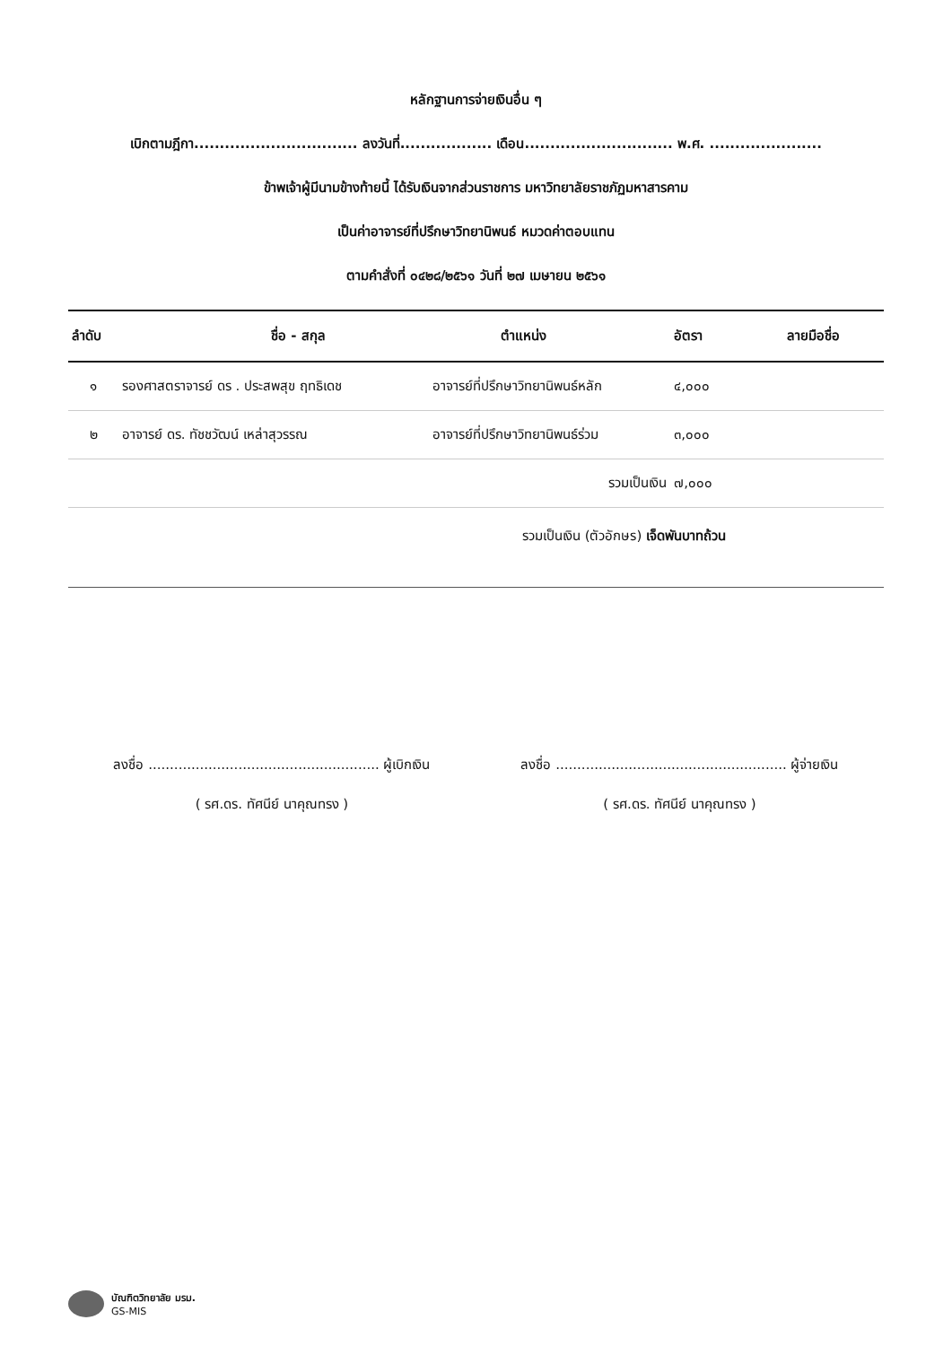หลักฐานการจ่ายเงินอื่น ๆ
เบิกตามฎีกา................................ ลงวันที่.................. เดือน............................. พ.ศ. ......................
ข้าพเจ้าผู้มีนามข้างท้ายนี้ ได้รับเงินจากส่วนราชการ มหาวิทยาลัยราชภัฏมหาสารคาม
เป็นค่าอาจารย์ที่ปรึกษาวิทยานิพนธ์ หมวดค่าตอบแทน
ตามคำสั่งที่ ๐๔๒๘/๒๕๖๑ วันที่ ๒๗ เมษายน ๒๕๖๑
| ลำดับ | ชื่อ - สกุล | ตำแหน่ง | อัตรา | ลายมือชื่อ |
| --- | --- | --- | --- | --- |
| ๑ | รองศาสตราจารย์ ดร . ประสพสุข ฤทธิเดช | อาจารย์ที่ปรึกษาวิทยานิพนธ์หลัก | ๔,๐๐๐ | |
| ๒ | อาจารย์ ดร. ทัชชวัฒน์ เหล่าสุวรรณ | อาจารย์ที่ปรึกษาวิทยานิพนธ์ร่วม | ๓,๐๐๐ | |
| | | รวมเป็นเงิน | ๗,๐๐๐ | |
| รวมเป็นเงิน (ตัวอักษร) เจ็ดพันบาทถ้วน | | | | |
ลงชื่อ ...................................................... ผู้เบิกเงิน
( รศ.ดร. ทัศนีย์ นาคุณทรง )
ลงชื่อ ...................................................... ผู้จ่ายเงิน
( รศ.ดร. ทัศนีย์ นาคุณทรง )
บัณฑิตวิทยาลัย มรม.
GS-MIS